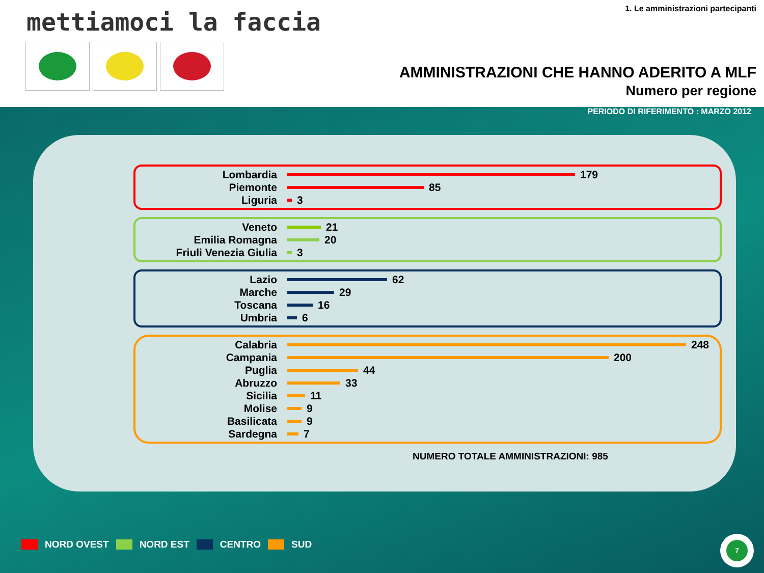mettiamoci la faccia
1. Le amministrazioni partecipanti
AMMINISTRAZIONI CHE HANNO ADERITO A MLF
Numero per regione
PERIODO DI RIFERIMENTO : MARZO 2012
Lombardia
179
Piemonte
85
Liguria
3
Veneto
21
Emilia Romagna
20
Friuli Venezia Giulia
3
Lazio
62
Marche
29
Toscana
16
Umbria
6
Calabria
248
Campania
200
Puglia
44
Abruzzo
33
Sicilia
11
Molise
9
Basilicata
9
Sardegna
7
NUMERO TOTALE AMMINISTRAZIONI: 985
NORD OVEST NORD EST CENTRO SUD
7